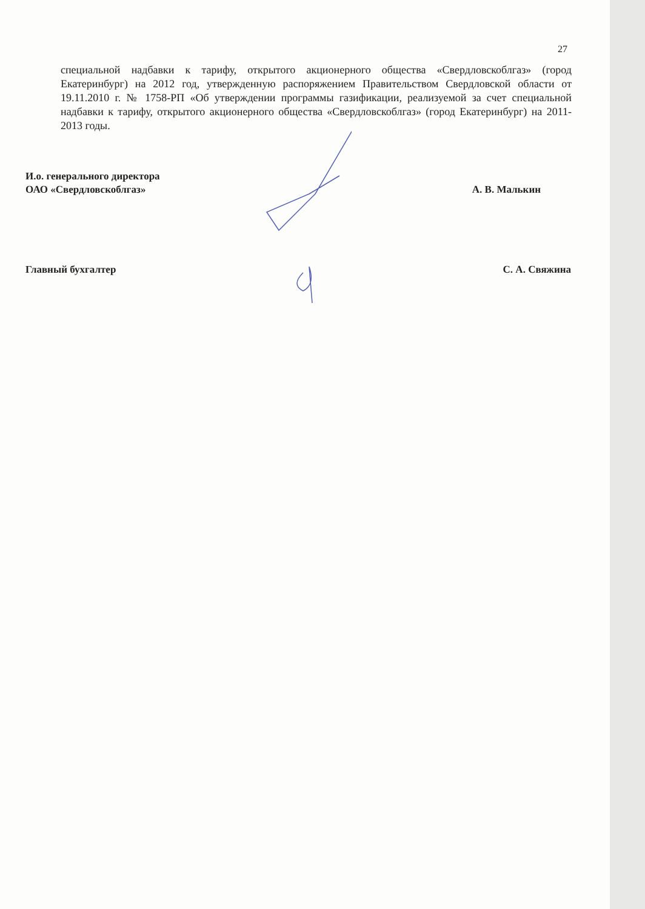27
специальной надбавки к тарифу, открытого акционерного общества «Свердловскоблгаз» (город Екатеринбург) на 2012 год, утвержденную распоряжением Правительством Свердловской области от 19.11.2010 г. № 1758-РП «Об утверждении программы газификации, реализуемой за счет специальной надбавки к тарифу, открытого акционерного общества «Свердловскоблгаз» (город Екатеринбург) на 2011-2013 годы.
И.о. генерального директора
ОАО «Свердловскоблгаз»
А. В. Малькин
Главный бухгалтер С. А. Свяжина